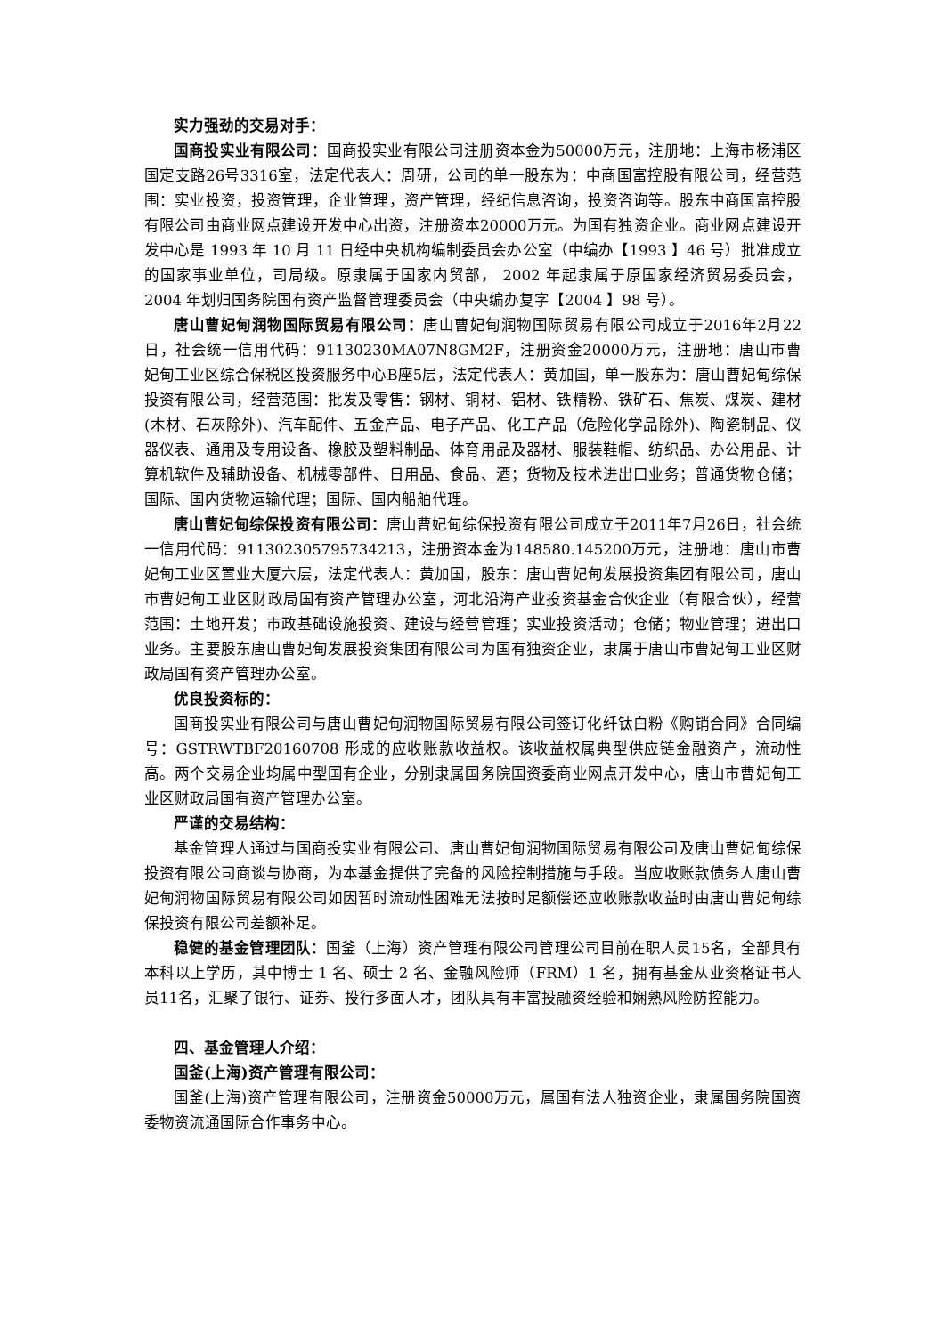实力强劲的交易对手：
国商投实业有限公司：国商投实业有限公司注册资本金为50000万元，注册地：上海市杨浦区国定支路26号3316室，法定代表人：周研，公司的单一股东为：中商国富控股有限公司，经营范围：实业投资，投资管理，企业管理，资产管理，经纪信息咨询，投资咨询等。股东中商国富控股有限公司由商业网点建设开发中心出资，注册资本20000万元。为国有独资企业。商业网点建设开发中心是 1993 年 10 月 11 日经中央机构编制委员会办公室（中编办【1993 】46 号）批准成立的国家事业单位，司局级。原隶属于国家内贸部， 2002 年起隶属于原国家经济贸易委员会， 2004 年划归国务院国有资产监督管理委员会（中央编办复字【2004 】98 号）。
唐山曹妃甸润物国际贸易有限公司：唐山曹妃甸润物国际贸易有限公司成立于2016年2月22日，社会统一信用代码：91130230MA07N8GM2F，注册资金20000万元，注册地：唐山市曹妃甸工业区综合保税区投资服务中心B座5层，法定代表人：黄加国，单一股东为：唐山曹妃甸综保投资有限公司，经营范围：批发及零售：钢材、铜材、铝材、铁精粉、铁矿石、焦炭、煤炭、建材 (木材、石灰除外)、汽车配件、五金产品、电子产品、化工产品（危险化学品除外)、陶瓷制品、仪器仪表、通用及专用设备、橡胶及塑料制品、体育用品及器材、服装鞋帽、纺织品、办公用品、计算机软件及辅助设备、机械零部件、日用品、食品、酒；货物及技术进出口业务；普通货物仓储；国际、国内货物运输代理；国际、国内船舶代理。
唐山曹妃甸综保投资有限公司：唐山曹妃甸综保投资有限公司成立于2011年7月26日，社会统一信用代码：911302305795734213，注册资本金为148580.145200万元，注册地：唐山市曹妃甸工业区置业大厦六层，法定代表人：黄加国，股东：唐山曹妃甸发展投资集团有限公司，唐山市曹妃甸工业区财政局国有资产管理办公室，河北沿海产业投资基金合伙企业（有限合伙），经营范围：土地开发；市政基础设施投资、建设与经营管理；实业投资活动；仓储；物业管理；进出口业务。主要股东唐山曹妃甸发展投资集团有限公司为国有独资企业，隶属于唐山市曹妃甸工业区财政局国有资产管理办公室。
优良投资标的：
国商投实业有限公司与唐山曹妃甸润物国际贸易有限公司签订化纤钛白粉《购销合同》合同编号：GSTRWTBF20160708 形成的应收账款收益权。该收益权属典型供应链金融资产，流动性高。两个交易企业均属中型国有企业，分别隶属国务院国资委商业网点开发中心，唐山市曹妃甸工业区财政局国有资产管理办公室。
严谨的交易结构：
基金管理人通过与国商投实业有限公司、唐山曹妃甸润物国际贸易有限公司及唐山曹妃甸综保投资有限公司商谈与协商，为本基金提供了完备的风险控制措施与手段。当应收账款债务人唐山曹妃甸润物国际贸易有限公司如因暂时流动性困难无法按时足额偿还应收账款收益时由唐山曹妃甸综保投资有限公司差额补足。
稳健的基金管理团队：国釜（上海）资产管理有限公司管理公司目前在职人员15名，全部具有本科以上学历，其中博士 1 名、硕士 2 名、金融风险师（FRM）1 名，拥有基金从业资格证书人员11名，汇聚了银行、证券、投行多面人才，团队具有丰富投融资经验和娴熟风险防控能力。
四、基金管理人介绍：
国釜(上海)资产管理有限公司：
国釜(上海)资产管理有限公司，注册资金50000万元，属国有法人独资企业，隶属国务院国资委物资流通国际合作事务中心。